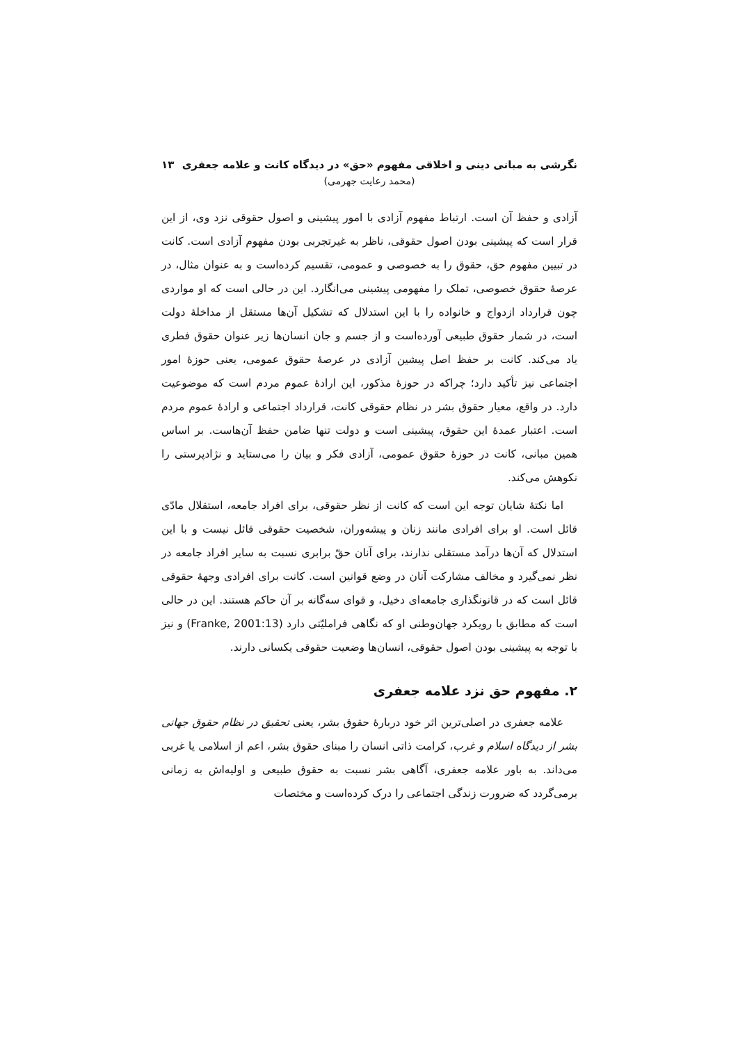نگرشی به مبانی دینی و اخلاقی مفهوم «حق» در دیدگاه کانت و علامه جعفری ۱۳
(محمد رعایت جهرمی)
آزادی و حفظ آن است. ارتباط مفهوم آزادی با امور پیشینی و اصول حقوقی نزد وی، از این قرار است که پیشینی بودن اصول حقوقی، ناظر به غیرتجربی بودن مفهوم آزادی است. کانت در تبیین مفهوم حق، حقوق را به خصوصی و عمومی، تقسیم کرده‌است و به عنوان مثال، در عرصهٔ حقوق خصوصی، تملک را مفهومی پیشینی می‌انگارد. این در حالی است که او مواردی چون قرارداد ازدواج و خانواده را با این استدلال که تشکیل آن‌ها مستقل از مداخلهٔ دولت است، در شمار حقوق طبیعی آورده‌است و از جسم و جان انسان‌ها زیر عنوان حقوق فطری یاد می‌کند. کانت بر حفظ اصل پیشین آزادی در عرصهٔ حقوق عمومی، یعنی حوزهٔ امور اجتماعی نیز تأکید دارد؛ چراکه در حوزهٔ مذکور، این ارادهٔ عموم مردم است که موضوعیت دارد. در واقع، معیار حقوق بشر در نظام حقوقی کانت، قرارداد اجتماعی و ارادهٔ عموم مردم است. اعتبار عمدهٔ این حقوق، پیشینی است و دولت تنها ضامن حفظ آن‌هاست. بر اساس همین مبانی، کانت در حوزهٔ حقوق عمومی، آزادی فکر و بیان را می‌ستاید و نژادپرستی را نکوهش می‌کند.
اما نکتهٔ شایان توجه این است که کانت از نظر حقوقی، برای افراد جامعه، استقلال مادّی قائل است. او برای افرادی مانند زنان و پیشه‌وران، شخصیت حقوقی قائل نیست و با این استدلال که آن‌ها درآمد مستقلی ندارند، برای آنان حقّ برابری نسبت به سایر افراد جامعه در نظر نمی‌گیرد و مخالف مشارکت آنان در وضع قوانین است. کانت برای افرادی وجههٔ حقوقی قائل است که در قانونگذاری جامعه‌ای دخیل، و قوای سه‌گانه بر آن حاکم هستند. این در حالی است که مطابق با رویکرد جهان‌وطنی او که نگاهی فراملیّتی دارد (Franke, 2001:13) و نیز با توجه به پیشینی بودن اصول حقوقی، انسان‌ها وضعیت حقوقی یکسانی دارند.
۲. مفهوم حق نزد علامه جعفری
علامه جعفری در اصلی‌ترین اثر خود دربارهٔ حقوق بشر، یعنی تحقیق در نظام حقوق جهانی بشر از دیدگاه اسلام و غرب، کرامت ذاتی انسان را مبنای حقوق بشر، اعم از اسلامی یا غربی می‌داند. به باور علامه جعفری، آگاهی بشر نسبت به حقوق طبیعی و اولیه‌اش به زمانی برمی‌گردد که ضرورت زندگی اجتماعی را درک کرده‌است و مختصات